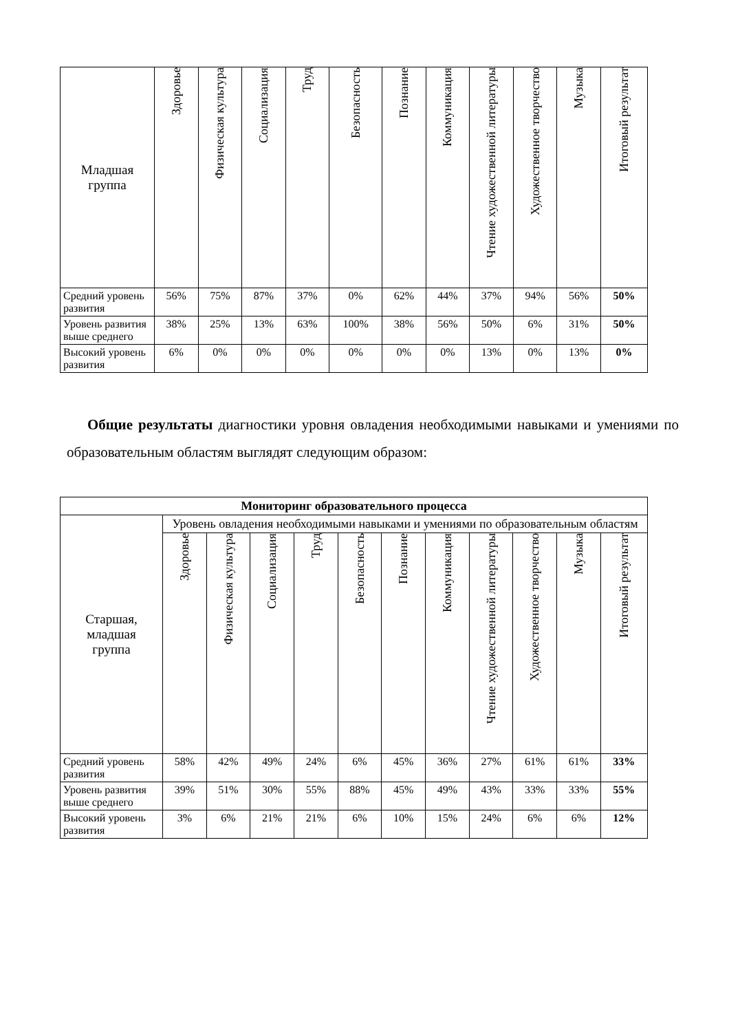| Младшая группа | Здоровье | Физическая культура | Социализация | Труд | Безопасность | Познание | Коммуникация | Чтение художественной литературы | Художественное творчество | Музыка | Итоговый результат |
| Средний уровень развития | 56% | 75% | 87% | 37% | 0% | 62% | 44% | 37% | 94% | 56% | 50% |
| Уровень развития выше среднего | 38% | 25% | 13% | 63% | 100% | 38% | 56% | 50% | 6% | 31% | 50% |
| Высокий уровень развития | 6% | 0% | 0% | 0% | 0% | 0% | 0% | 13% | 0% | 13% | 0% |
Общие результаты диагностики уровня овладения необходимыми навыками и умениями по образовательным областям выглядят следующим образом:
| Мониторинг образовательного процесса | | | | | | | | | | | |
| --- | --- | --- | --- | --- | --- | --- | --- | --- | --- | --- | --- |
| Старшая, младшая группа | Уровень овладения необходимыми навыками и умениями по образовательным областям | | | | | | | | | | |
| | Здоровье | Физическая культура | Социализация | Труд | Безопасность | Познание | Коммуникация | Чтение художественной литературы | Художественное творчество | Музыка | Итоговый результат |
| Средний уровень развития | 58% | 42% | 49% | 24% | 6% | 45% | 36% | 27% | 61% | 61% | 33% |
| Уровень развития выше среднего | 39% | 51% | 30% | 55% | 88% | 45% | 49% | 43% | 33% | 33% | 55% |
| Высокий уровень развития | 3% | 6% | 21% | 21% | 6% | 10% | 15% | 24% | 6% | 6% | 12% |